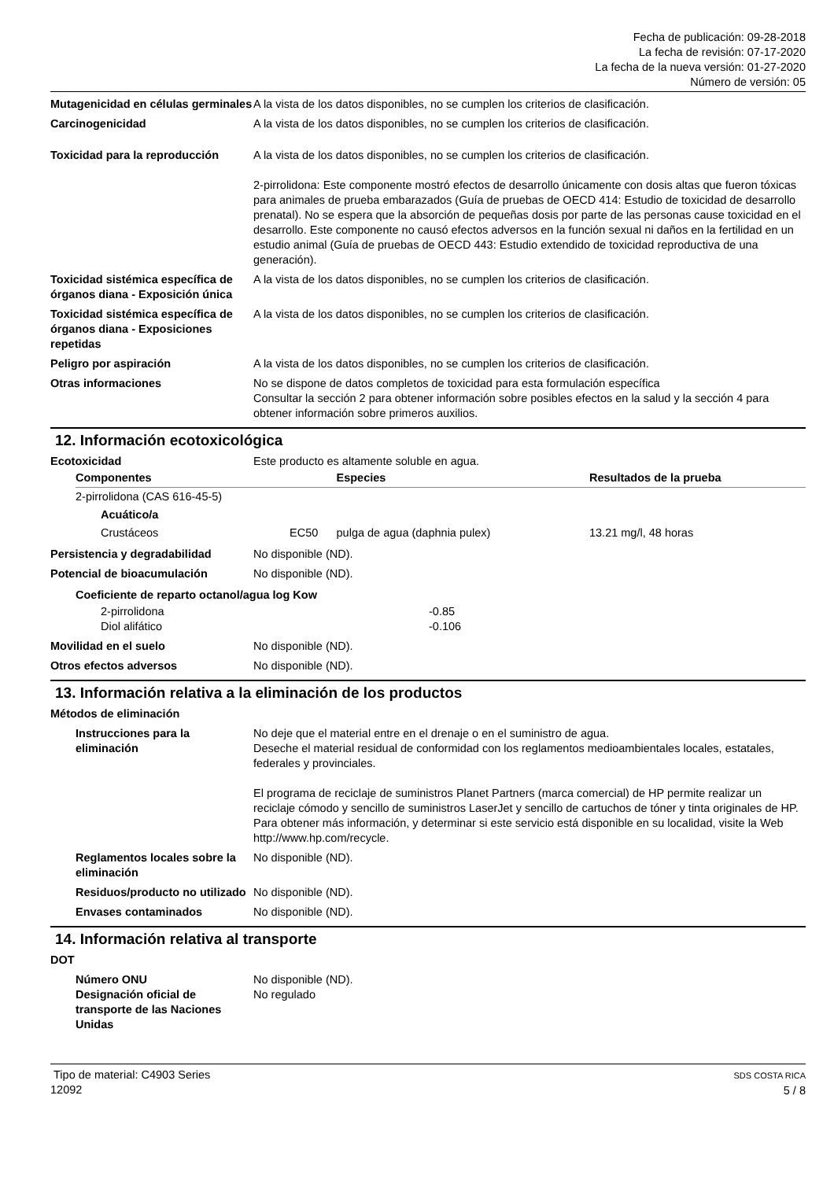Fecha de publicación: 09-28-2018
La fecha de revisión: 07-17-2020
La fecha de la nueva versión: 01-27-2020
Número de versión: 05
Mutagenicidad en células germinales
A la vista de los datos disponibles, no se cumplen los criterios de clasificación.
Carcinogenicidad A la vista de los datos disponibles, no se cumplen los criterios de clasificación.
Toxicidad para la reproducción
A la vista de los datos disponibles, no se cumplen los criterios de clasificación.
2-pirrolidona: Este componente mostró efectos de desarrollo únicamente con dosis altas que fueron tóxicas para animales de prueba embarazados (Guía de pruebas de OECD 414: Estudio de toxicidad de desarrollo prenatal). No se espera que la absorción de pequeñas dosis por parte de las personas cause toxicidad en el desarrollo. Este componente no causó efectos adversos en la función sexual ni daños en la fertilidad en un estudio animal (Guía de pruebas de OECD 443: Estudio extendido de toxicidad reproductiva de una generación).
Toxicidad sistémica específica de órganos diana - Exposición única
A la vista de los datos disponibles, no se cumplen los criterios de clasificación.
Toxicidad sistémica específica de órganos diana - Exposiciones repetidas
A la vista de los datos disponibles, no se cumplen los criterios de clasificación.
Peligro por aspiración A la vista de los datos disponibles, no se cumplen los criterios de clasificación.
Otras informaciones No se dispone de datos completos de toxicidad para esta formulación específica
Consultar la sección 2 para obtener información sobre posibles efectos en la salud y la sección 4 para obtener información sobre primeros auxilios.
12. Información ecotoxicológica
Ecotoxicidad Este producto es altamente soluble en agua.
| Componentes | | Especies | Resultados de la prueba |
| --- | --- | --- | --- |
| 2-pirrolidona (CAS 616-45-5) | | | |
| Acuático/a | | | |
| Crustáceos | EC50 | pulga de agua (daphnia pulex) | 13.21 mg/l, 48 horas |
Persistencia y degradabilidad No disponible (ND).
Potencial de bioacumulación No disponible (ND).
| Coeficiente de reparto octanol/agua log Kow | |
| 2-pirrolidona | -0.85 |
| Diol alifático | -0.106 |
Movilidad en el suelo No disponible (ND).
Otros efectos adversos No disponible (ND).
13. Información relativa a la eliminación de los productos
Métodos de eliminación
Instrucciones para la eliminación
No deje que el material entre en el drenaje o en el suministro de agua.
Deseche el material residual de conformidad con los reglamentos medioambientales locales, estatales, federales y provinciales.
El programa de reciclaje de suministros Planet Partners (marca comercial) de HP permite realizar un reciclaje cómodo y sencillo de suministros LaserJet y sencillo de cartuchos de tóner y tinta originales de HP. Para obtener más información, y determinar si este servicio está disponible en su localidad, visite la Web http://www.hp.com/recycle.
Reglamentos locales sobre la eliminación
No disponible (ND).
Residuos/producto no utilizado
No disponible (ND).
Envases contaminados No disponible (ND).
14. Información relativa al transporte
DOT
Número ONU No disponible (ND).
Designación oficial de transporte de las Naciones Unidas
No regulado
Tipo de material: C4903 Series
12092
SDS COSTA RICA
5 / 8